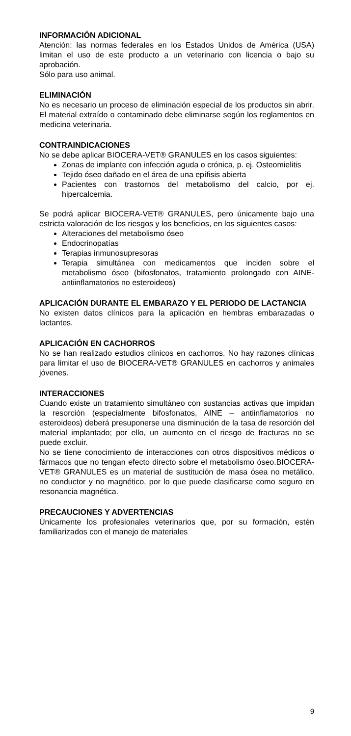INFORMACIÓN ADICIONAL
Atención: las normas federales en los Estados Unidos de América (USA) limitan el uso de este producto a un veterinario con licencia o bajo su aprobación.
Sólo para uso animal.
ELIMINACIÓN
No es necesario un proceso de eliminación especial de los productos sin abrir. El material extraído o contaminado debe eliminarse según los reglamentos en medicina veterinaria.
CONTRAINDICACIONES
No se debe aplicar BIOCERA-VET® GRANULES en los casos siguientes:
Zonas de implante con infección aguda o crónica, p. ej. Osteomielitis
Tejido óseo dañado en el área de una epífisis abierta
Pacientes con trastornos del metabolismo del calcio, por ej. hipercalcemia.
Se podrá aplicar BIOCERA-VET® GRANULES, pero únicamente bajo una estricta valoración de los riesgos y los beneficios, en los siguientes casos:
Alteraciones del metabolismo óseo
Endocrinopatías
Terapias inmunosupresoras
Terapia simultánea con medicamentos que inciden sobre el metabolismo óseo (bifosfonatos, tratamiento prolongado con AINE-antiinflamatorios no esteroideos)
APLICACIÓN DURANTE EL EMBARAZO Y EL PERIODO DE LACTANCIA
No existen datos clínicos para la aplicación en hembras embarazadas o lactantes.
APLICACIÓN EN CACHORROS
No se han realizado estudios clínicos en cachorros. No hay razones clínicas para limitar el uso de BIOCERA-VET® GRANULES en cachorros y animales jóvenes.
INTERACCIONES
Cuando existe un tratamiento simultáneo con sustancias activas que impidan la resorción (especialmente bifosfonatos, AINE – antiinflamatorios no esteroideos) deberá presuponerse una disminución de la tasa de resorción del material implantado; por ello, un aumento en el riesgo de fracturas no se puede excluir.
No se tiene conocimiento de interacciones con otros dispositivos médicos o fármacos que no tengan efecto directo sobre el metabolismo óseo.BIOCERA-VET® GRANULES es un material de sustitución de masa ósea no metálico, no conductor y no magnético, por lo que puede clasificarse como seguro en resonancia magnética.
PRECAUCIONES Y ADVERTENCIAS
Únicamente los profesionales veterinarios que, por su formación, estén familiarizados con el manejo de materiales
9